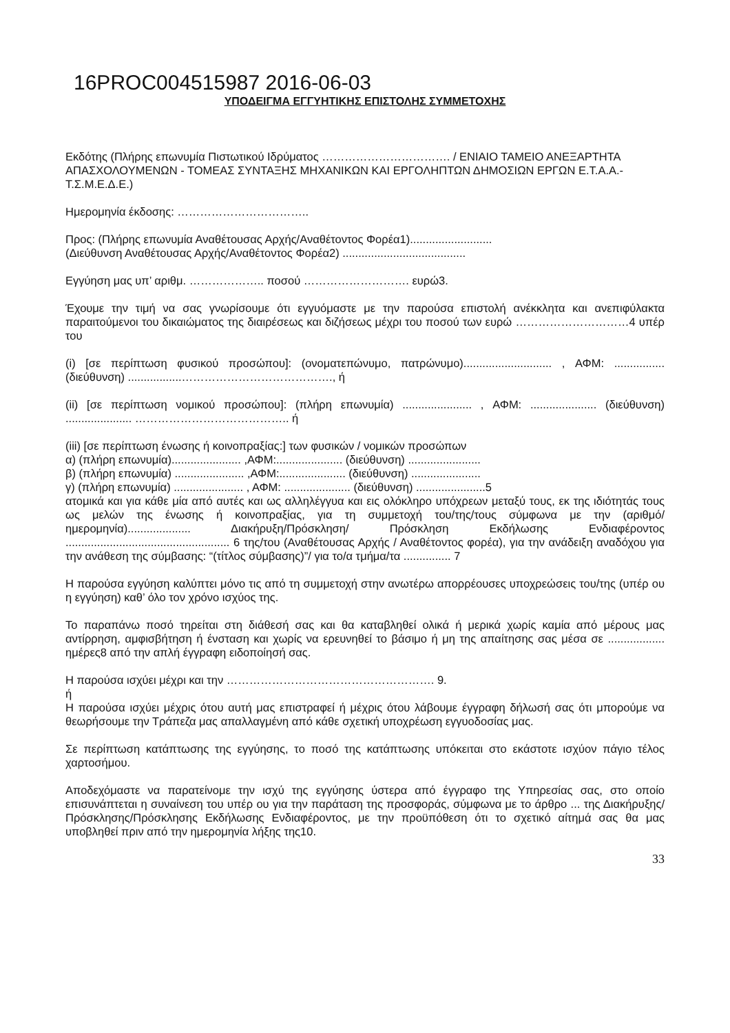16PROC004515987 2016-06-03
ΥΠΟΔΕΙΓΜΑ ΕΓΓΥΗΤΙΚΗΣ ΕΠΙΣΤΟΛΗΣ ΣΥΜΜΕΤΟΧΗΣ
Εκδότης (Πλήρης επωνυμία Πιστωτικού Ιδρύματος ……………………………. / ΕΝΙΑΙΟ ΤΑΜΕΙΟ ΑΝΕΞΑΡΤΗΤΑ ΑΠΑΣΧΟΛΟΥΜΕΝΩΝ - ΤΟΜΕΑΣ ΣΥΝΤΑΞΗΣ ΜΗΧΑΝΙΚΩΝ ΚΑΙ ΕΡΓΟΛΗΠΤΩΝ ΔΗΜΟΣΙΩΝ ΕΡΓΩΝ Ε.Τ.Α.Α.-Τ.Σ.Μ.Ε.Δ.Ε.)
Ημερομηνία έκδοσης: ……………………………..
Προς: (Πλήρης επωνυμία Αναθέτουσας Αρχής/Αναθέτοντος Φορέα1)..........................
(Διεύθυνση Αναθέτουσας Αρχής/Αναθέτοντος Φορέα2) .......................................
Εγγύηση μας υπ’ αριθμ. ……………….. ποσού ………………………. ευρώ3.
Έχουμε την τιμή να σας γνωρίσουμε ότι εγγυόμαστε με την παρούσα επιστολή ανέκκλητα και ανεπιφύλακτα παραιτούμενοι του δικαιώματος της διαιρέσεως και διζήσεως μέχρι του ποσού των ευρώ …………………………4 υπέρ του
(i) [σε περίπτωση φυσικού προσώπου]: (ονοματεπώνυμο, πατρώνυμο)............................ , ΑΦΜ: ................ (διεύθυνση) .................…………………………………., ή
(ii) [σε περίπτωση νομικού προσώπου]: (πλήρη επωνυμία) ...................... , ΑΦΜ: ..................... (διεύθυνση) ..................... ………………………………….. ή
(iii) [σε περίπτωση ένωσης ή κοινοπραξίας:] των φυσικών / νομικών προσώπων
α) (πλήρη επωνυμία)...................... ,ΑΦΜ:..................... (διεύθυνση) .......................
β) (πλήρη επωνυμία) ...................... ,ΑΦΜ:..................... (διεύθυνση) ......................
γ) (πλήρη επωνυμία) ...................... , ΑΦΜ: ..................... (διεύθυνση) ......................5
ατομικά και για κάθε μία από αυτές και ως αλληλέγγυα και εις ολόκληρο υπόχρεων μεταξύ τους, εκ της ιδιότητάς τους ως μελών της ένωσης ή κοινοπραξίας, για τη συμμετοχή του/της/τους σύμφωνα με την (αριθμό/ημερομηνία).................... Διακήρυξη/Πρόσκληση/ Πρόσκληση Εκδήλωσης Ενδιαφέροντος .................................................... 6 της/του (Αναθέτουσας Αρχής / Αναθέτοντος φορέα), για την ανάδειξη αναδόχου για την ανάθεση της σύμβασης: “(τίτλος σύμβασης)”/ για το/α τμήμα/τα ............... 7
Η παρούσα εγγύηση καλύπτει μόνο τις από τη συμμετοχή στην ανωτέρω απορρέουσες υποχρεώσεις του/της (υπέρ ου η εγγύηση) καθ’ όλο τον χρόνο ισχύος της.
Το παραπάνω ποσό τηρείται στη διάθεσή σας και θα καταβληθεί ολικά ή μερικά χωρίς καμία από μέρους μας αντίρρηση, αμφισβήτηση ή ένσταση και χωρίς να ερευνηθεί το βάσιμο ή μη της απαίτησης σας μέσα σε .................. ημέρες8 από την απλή έγγραφη ειδοποίησή σας.
Η παρούσα ισχύει μέχρι και την ………………………………………………. 9.
ή
Η παρούσα ισχύει μέχρις ότου αυτή μας επιστραφεί ή μέχρις ότου λάβουμε έγγραφη δήλωσή σας ότι μπορούμε να θεωρήσουμε την Τράπεζα μας απαλλαγμένη από κάθε σχετική υποχρέωση εγγυοδοσίας μας.
Σε περίπτωση κατάπτωσης της εγγύησης, το ποσό της κατάπτωσης υπόκειται στο εκάστοτε ισχύον πάγιο τέλος χαρτοσήμου.
Αποδεχόμαστε να παρατείνομε την ισχύ της εγγύησης ύστερα από έγγραφο της Υπηρεσίας σας, στο οποίο επισυνάπτεται η συναίνεση του υπέρ ου για την παράταση της προσφοράς, σύμφωνα με το άρθρο ... της Διακήρυξης/Πρόσκλησης/Πρόσκλησης Εκδήλωσης Ενδιαφέροντος, με την προϋπόθεση ότι το σχετικό αίτημά σας θα μας υποβληθεί πριν από την ημερομηνία λήξης της10.
33